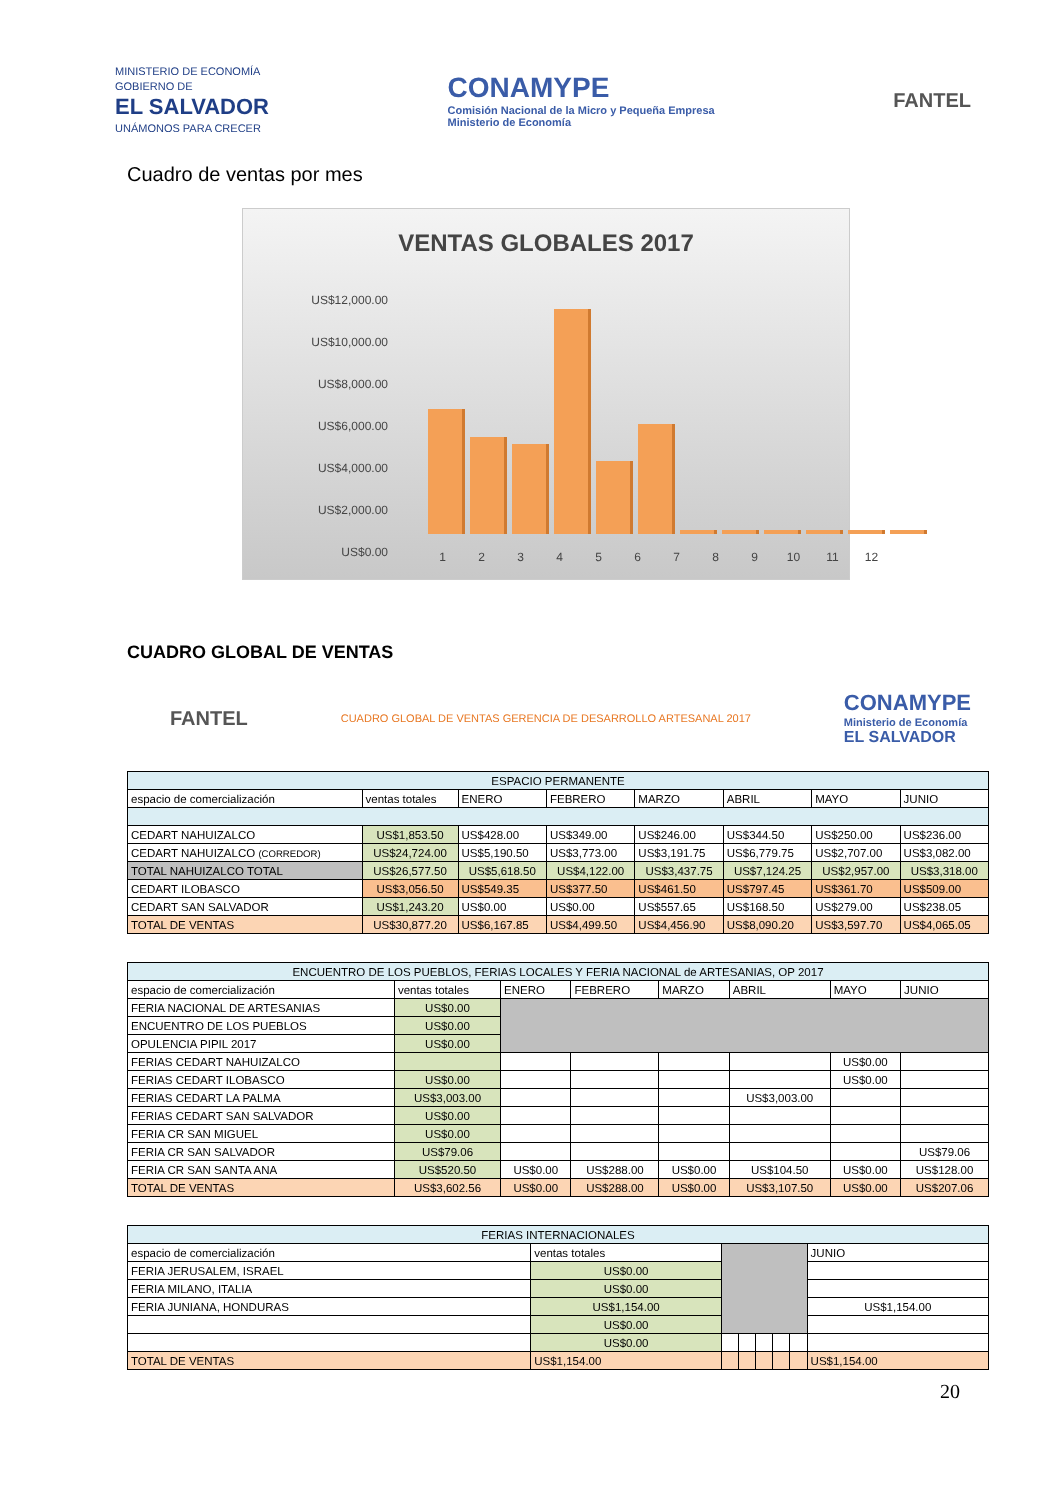MINISTERIO DE ECONOMÍA
GOBIERNO DE
EL SALVADOR
UNÁMONOS PARA CRECER
CONAMYPE
Comisión Nacional de la Micro y Pequeña Empresa
Ministerio de Economía
FANTEL
Cuadro de ventas por mes
VENTAS GLOBALES 2017
US$12,000.00
US$10,000.00
US$8,000.00
US$6,000.00
US$4,000.00
US$2,000.00
US$0.00
123456789 10 11 12
CUADRO GLOBAL DE VENTAS
FANTEL
CUADRO GLOBAL DE VENTAS GERENCIA DE DESARROLLO ARTESANAL 2017
CONAMYPE
Ministerio de Economía
EL SALVADOR
| ESPACIO PERMANENTE | | | | | | | |
| --- | --- | --- | --- | --- | --- | --- | --- |
| espacio de comercialización | ventas totales | ENERO | FEBRERO | MARZO | ABRIL | MAYO | JUNIO |
| CEDART NAHUIZALCO | US$1,853.50 | US$428.00 | US$349.00 | US$246.00 | US$344.50 | US$250.00 | US$236.00 |
| CEDART NAHUIZALCO (CORREDOR) | US$24,724.00 | US$5,190.50 | US$3,773.00 | US$3,191.75 | US$6,779.75 | US$2,707.00 | US$3,082.00 |
| TOTAL NAHUIZALCO TOTAL | US$26,577.50 | US$5,618.50 | US$4,122.00 | US$3,437.75 | US$7,124.25 | US$2,957.00 | US$3,318.00 |
| CEDART ILOBASCO | US$3,056.50 | US$549.35 | US$377.50 | US$461.50 | US$797.45 | US$361.70 | US$509.00 |
| CEDART SAN SALVADOR | US$1,243.20 | US$0.00 | US$0.00 | US$557.65 | US$168.50 | US$279.00 | US$238.05 |
| TOTAL DE VENTAS | US$30,877.20 | US$6,167.85 | US$4,499.50 | US$4,456.90 | US$8,090.20 | US$3,597.70 | US$4,065.05 |
| ENCUENTRO DE LOS PUEBLOS, FERIAS LOCALES Y FERIA NACIONAL de ARTESANIAS, OP 2017 | | | | | | | |
| --- | --- | --- | --- | --- | --- | --- | --- |
| espacio de comercialización | ventas totales | ENERO | FEBRERO | MARZO | ABRIL | MAYO | JUNIO |
| FERIA NACIONAL DE ARTESANIAS | US$0.00 | | | | | | |
| ENCUENTRO DE LOS PUEBLOS | US$0.00 | | | | | | |
| OPULENCIA PIPIL 2017 | US$0.00 | | | | | | |
| FERIAS CEDART NAHUIZALCO | | | | | | US$0.00 | |
| FERIAS CEDART ILOBASCO | US$0.00 | | | | | US$0.00 | |
| FERIAS CEDART LA PALMA | US$3,003.00 | | | | US$3,003.00 | | |
| FERIAS CEDART SAN SALVADOR | US$0.00 | | | | | | |
| FERIA CR SAN MIGUEL | US$0.00 | | | | | | |
| FERIA CR SAN SALVADOR | US$79.06 | | | | | | US$79.06 |
| FERIA CR SAN SANTA ANA | US$520.50 | US$0.00 | US$288.00 | US$0.00 | US$104.50 | US$0.00 | US$128.00 |
| TOTAL DE VENTAS | US$3,602.56 | US$0.00 | US$288.00 | US$0.00 | US$3,107.50 | US$0.00 | US$207.06 |
| FERIAS INTERNACIONALES | | | | | | | |
| --- | --- | --- | --- | --- | --- | --- | --- |
| espacio de comercialización | ventas totales | | | | | | JUNIO |
| FERIA JERUSALEM, ISRAEL | US$0.00 | | | | | | |
| FERIA MILANO, ITALIA | US$0.00 | | | | | | |
| FERIA JUNIANA, HONDURAS | US$1,154.00 | | | | | | US$1,154.00 |
| | US$0.00 | | | | | | |
| | US$0.00 | | | | | | |
| TOTAL DE VENTAS | US$1,154.00 | | | | | | US$1,154.00 |
20